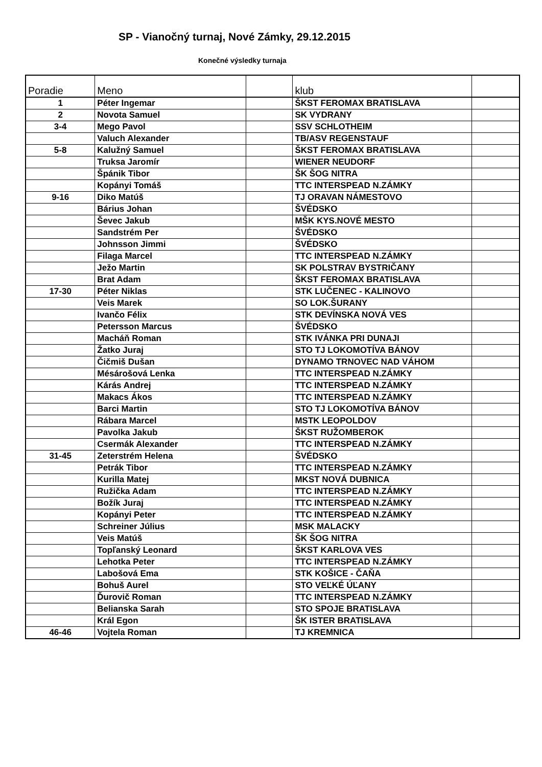SP - Vianočný turnaj, Nové Zámky, 29.12.2015
Konečné výsledky turnaja
| Poradie | Meno | | klub | |
| --- | --- | --- | --- | --- |
| 1 | Péter Ingemar | | ŠKST FEROMAX BRATISLAVA | |
| 2 | Novota Samuel | | SK VYDRANY | |
| 3-4 | Mego Pavol | | SSV SCHLOTHEIM | |
| | Valuch Alexander | | TB/ASV REGENSTAUF | |
| 5-8 | Kalužný Samuel | | ŠKST FEROMAX BRATISLAVA | |
| | Truksa Jaromír | | WIENER NEUDORF | |
| | Špánik Tibor | | ŠK ŠOG NITRA | |
| | Kopányi Tomáš | | TTC INTERSPEAD N.ZÁMKY | |
| 9-16 | Diko Matúš | | TJ ORAVAN NÁMESTOVO | |
| | Bárius Johan | | ŠVÉDSKO | |
| | Ševec Jakub | | MŠK KYS.NOVÉ MESTO | |
| | Sandstrém Per | | ŠVÉDSKO | |
| | Johnsson Jimmi | | ŠVÉDSKO | |
| | Filaga Marcel | | TTC INTERSPEAD N.ZÁMKY | |
| | Ježo Martin | | SK POLSTRAV BYSTRIČANY | |
| | Brat Adam | | ŠKST FEROMAX BRATISLAVA | |
| 17-30 | Péter Niklas | | STK LUČENEC - KALINOVO | |
| | Veis Marek | | SO LOK.ŠURANY | |
| | Ivančo Félix | | STK DEVÍNSKA NOVÁ VES | |
| | Petersson Marcus | | ŠVÉDSKO | |
| | Macháň Roman | | STK IVÁNKA PRI DUNAJI | |
| | Žatko Juraj | | STO TJ LOKOMOTÍVA BÁNOV | |
| | Čičmiš Dušan | | DYNAMO TRNOVEC NAD VÁHOM | |
| | Mésárošová Lenka | | TTC INTERSPEAD N.ZÁMKY | |
| | Kárás Andrej | | TTC INTERSPEAD N.ZÁMKY | |
| | Makacs Ákos | | TTC INTERSPEAD N.ZÁMKY | |
| | Barci Martin | | STO TJ LOKOMOTÍVA BÁNOV | |
| | Rábara Marcel | | MSTK LEOPOLDOV | |
| | Pavolka Jakub | | ŠKST RUŽOMBEROK | |
| | Csermák Alexander | | TTC INTERSPEAD N.ZÁMKY | |
| 31-45 | Zeterstrém Helena | | ŠVÉDSKO | |
| | Petrák Tibor | | TTC INTERSPEAD N.ZÁMKY | |
| | Kurilla Matej | | MKST NOVÁ DUBNICA | |
| | Ružička Adam | | TTC INTERSPEAD N.ZÁMKY | |
| | Božík Juraj | | TTC INTERSPEAD N.ZÁMKY | |
| | Kopányi Peter | | TTC INTERSPEAD N.ZÁMKY | |
| | Schreiner Július | | MSK MALACKY | |
| | Veis Matúš | | ŠK ŠOG NITRA | |
| | Topľanský Leonard | | ŠKST KARLOVA VES | |
| | Lehotka Peter | | TTC INTERSPEAD N.ZÁMKY | |
| | Labošová Ema | | STK KOŠICE - ČAŇA | |
| | Bohuš Aurel | | STO VEĽKÉ ÚĽANY | |
| | Ďurovič Roman | | TTC INTERSPEAD N.ZÁMKY | |
| | Belianska Sarah | | STO SPOJE BRATISLAVA | |
| | Král Egon | | ŠK ISTER BRATISLAVA | |
| 46-46 | Vojtela Roman | | TJ KREMNICA | |